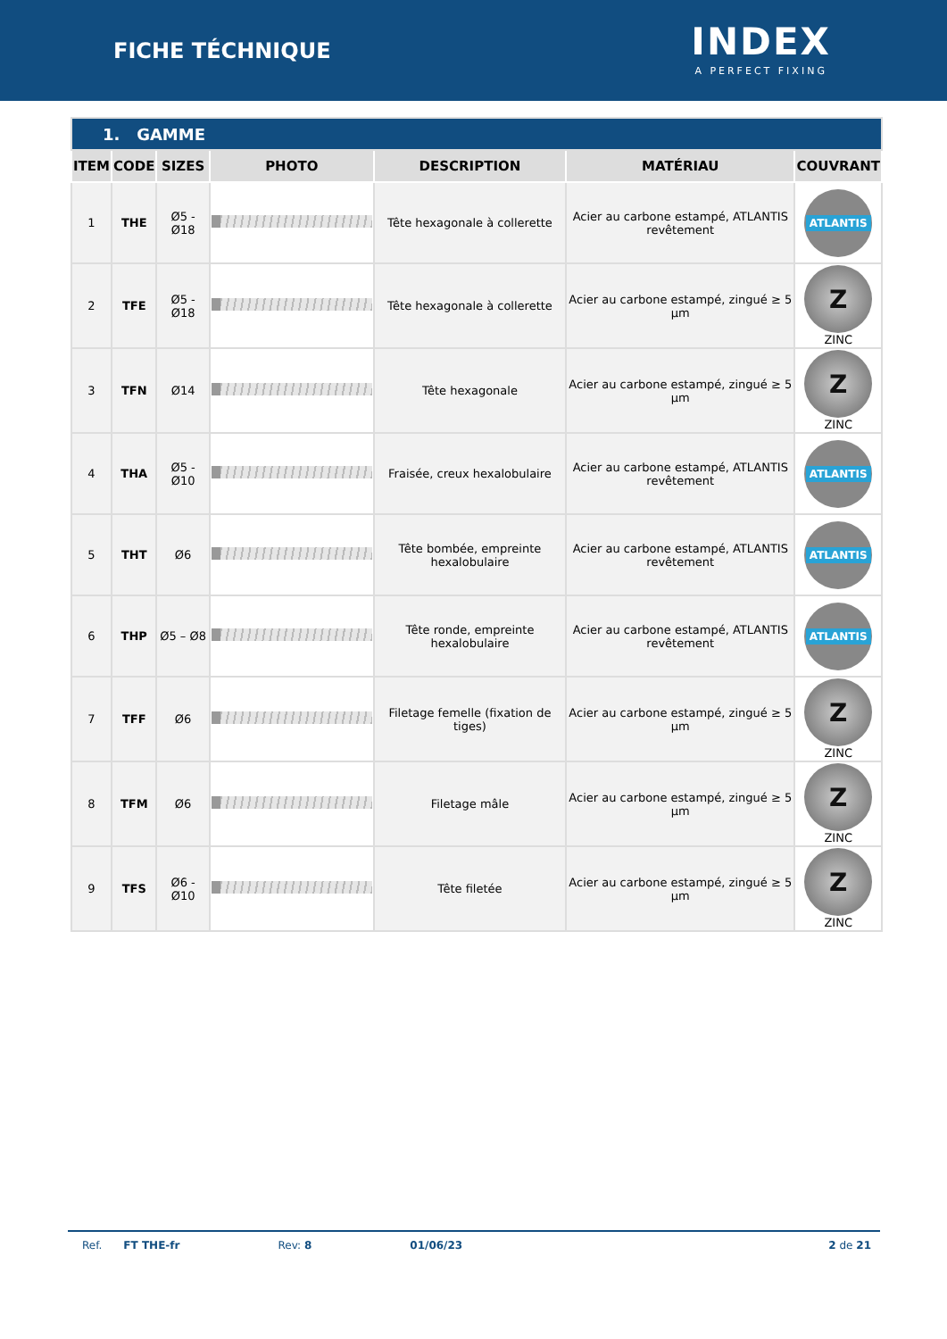FICHE TÉCHNIQUE
INDEX
A PERFECT FIXING
| 1. GAMME | | | | | | |
| --- | --- | --- | --- | --- | --- | --- |
| ITEM | CODE | SIZES | PHOTO | DESCRIPTION | MATÉRIAU | COUVRANT |
| 1 | THE | Ø5 - Ø18 | | Tête hexagonale à collerette | Acier au carbone estampé, ATLANTIS revêtement | ATLANTIS |
| 2 | TFE | Ø5 - Ø18 | | Tête hexagonale à collerette | Acier au carbone estampé, zingué ≥ 5 µm | Z ZINC |
| 3 | TFN | Ø14 | | Tête hexagonale | Acier au carbone estampé, zingué ≥ 5 µm | Z ZINC |
| 4 | THA | Ø5 - Ø10 | | Fraisée, creux hexalobulaire | Acier au carbone estampé, ATLANTIS revêtement | ATLANTIS |
| 5 | THT | Ø6 | | Tête bombée, empreinte hexalobulaire | Acier au carbone estampé, ATLANTIS revêtement | ATLANTIS |
| 6 | THP | Ø5 – Ø8 | | Tête ronde, empreinte hexalobulaire | Acier au carbone estampé, ATLANTIS revêtement | ATLANTIS |
| 7 | TFF | Ø6 | | Filetage femelle (fixation de tiges) | Acier au carbone estampé, zingué ≥ 5 µm | Z ZINC |
| 8 | TFM | Ø6 | | Filetage mâle | Acier au carbone estampé, zingué ≥ 5 µm | Z ZINC |
| 9 | TFS | Ø6 - Ø10 | | Tête filetée | Acier au carbone estampé, zingué ≥ 5 µm | Z ZINC |
Ref. FT THE-fr Rev: 8 01/06/23 2 de 21